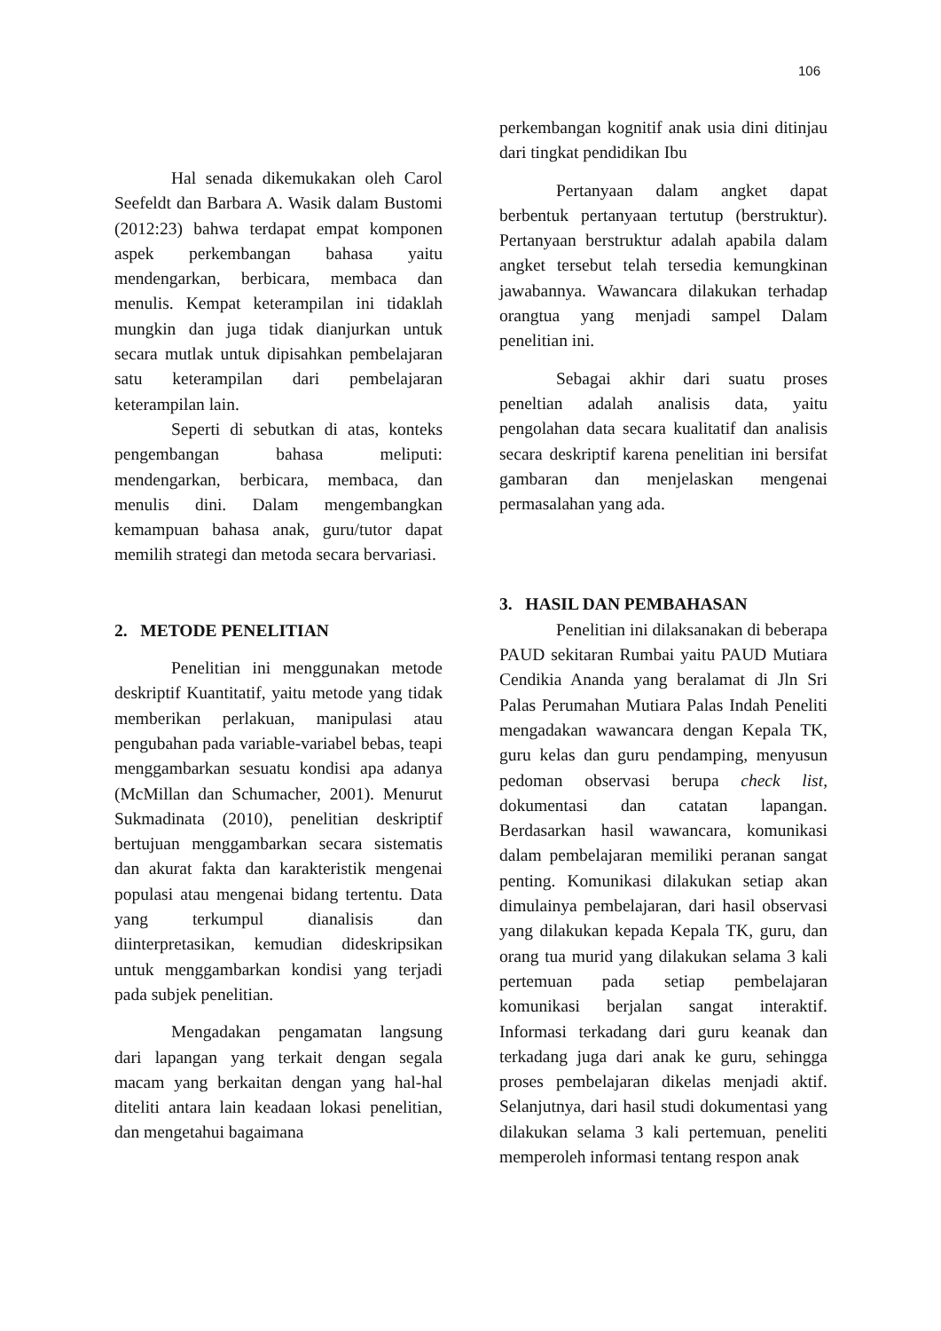106
Hal senada dikemukakan oleh Carol Seefeldt dan Barbara A. Wasik dalam Bustomi (2012:23) bahwa terdapat empat komponen aspek perkembangan bahasa yaitu mendengarkan, berbicara, membaca dan menulis. Kempat keterampilan ini tidaklah mungkin dan juga tidak dianjurkan untuk secara mutlak untuk dipisahkan pembelajaran satu keterampilan dari pembelajaran keterampilan lain.
Seperti di sebutkan di atas, konteks pengembangan bahasa meliputi: mendengarkan, berbicara, membaca, dan menulis dini. Dalam mengembangkan kemampuan bahasa anak, guru/tutor dapat memilih strategi dan metoda secara bervariasi.
2. METODE PENELITIAN
Penelitian ini menggunakan metode deskriptif Kuantitatif, yaitu metode yang tidak memberikan perlakuan, manipulasi atau pengubahan pada variable-variabel bebas, teapi menggambarkan sesuatu kondisi apa adanya (McMillan dan Schumacher, 2001). Menurut Sukmadinata (2010), penelitian deskriptif bertujuan menggambarkan secara sistematis dan akurat fakta dan karakteristik mengenai populasi atau mengenai bidang tertentu. Data yang terkumpul dianalisis dan diinterpretasikan, kemudian dideskripsikan untuk menggambarkan kondisi yang terjadi pada subjek penelitian.
Mengadakan pengamatan langsung dari lapangan yang terkait dengan segala macam yang berkaitan dengan yang hal-hal diteliti antara lain keadaan lokasi penelitian, dan mengetahui bagaimana
perkembangan kognitif anak usia dini ditinjau dari tingkat pendidikan Ibu
Pertanyaan dalam angket dapat berbentuk pertanyaan tertutup (berstruktur). Pertanyaan berstruktur adalah apabila dalam angket tersebut telah tersedia kemungkinan jawabannya. Wawancara dilakukan terhadap orangtua yang menjadi sampel Dalam penelitian ini.
Sebagai akhir dari suatu proses peneltian adalah analisis data, yaitu pengolahan data secara kualitatif dan analisis secara deskriptif karena penelitian ini bersifat gambaran dan menjelaskan mengenai permasalahan yang ada.
3. HASIL DAN PEMBAHASAN
Penelitian ini dilaksanakan di beberapa PAUD sekitaran Rumbai yaitu PAUD Mutiara Cendikia Ananda yang beralamat di Jln Sri Palas Perumahan Mutiara Palas Indah Peneliti mengadakan wawancara dengan Kepala TK, guru kelas dan guru pendamping, menyusun pedoman observasi berupa check list, dokumentasi dan catatan lapangan. Berdasarkan hasil wawancara, komunikasi dalam pembelajaran memiliki peranan sangat penting. Komunikasi dilakukan setiap akan dimulainya pembelajaran, dari hasil observasi yang dilakukan kepada Kepala TK, guru, dan orang tua murid yang dilakukan selama 3 kali pertemuan pada setiap pembelajaran komunikasi berjalan sangat interaktif. Informasi terkadang dari guru keanak dan terkadang juga dari anak ke guru, sehingga proses pembelajaran dikelas menjadi aktif. Selanjutnya, dari hasil studi dokumentasi yang dilakukan selama 3 kali pertemuan, peneliti memperoleh informasi tentang respon anak